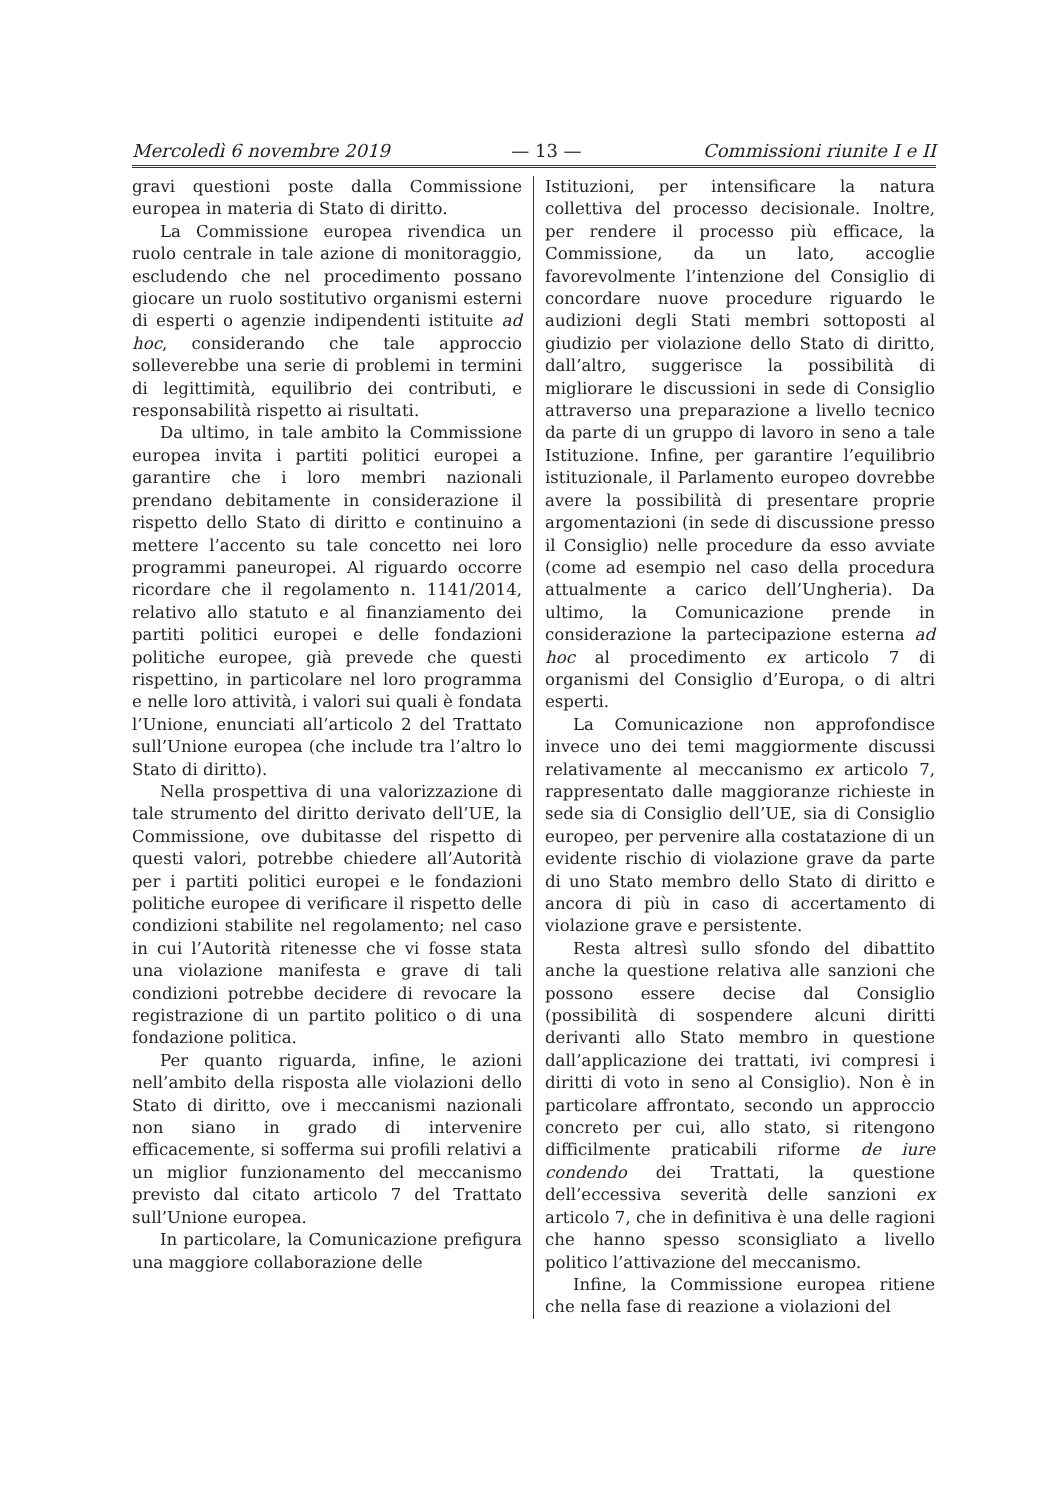Mercoledì 6 novembre 2019 — 13 — Commissioni riunite I e II
gravi questioni poste dalla Commissione europea in materia di Stato di diritto.
La Commissione europea rivendica un ruolo centrale in tale azione di monitoraggio, escludendo che nel procedimento possano giocare un ruolo sostitutivo organismi esterni di esperti o agenzie indipendenti istituite ad hoc, considerando che tale approccio solleverebbe una serie di problemi in termini di legittimità, equilibrio dei contributi, e responsabilità rispetto ai risultati.
Da ultimo, in tale ambito la Commissione europea invita i partiti politici europei a garantire che i loro membri nazionali prendano debitamente in considerazione il rispetto dello Stato di diritto e continuino a mettere l’accento su tale concetto nei loro programmi paneuropei. Al riguardo occorre ricordare che il regolamento n. 1141/2014, relativo allo statuto e al finanziamento dei partiti politici europei e delle fondazioni politiche europee, già prevede che questi rispettino, in particolare nel loro programma e nelle loro attività, i valori sui quali è fondata l’Unione, enunciati all’articolo 2 del Trattato sull’Unione europea (che include tra l’altro lo Stato di diritto).
Nella prospettiva di una valorizzazione di tale strumento del diritto derivato dell’UE, la Commissione, ove dubitasse del rispetto di questi valori, potrebbe chiedere all’Autorità per i partiti politici europei e le fondazioni politiche europee di verificare il rispetto delle condizioni stabilite nel regolamento; nel caso in cui l’Autorità ritenesse che vi fosse stata una violazione manifesta e grave di tali condizioni potrebbe decidere di revocare la registrazione di un partito politico o di una fondazione politica.
Per quanto riguarda, infine, le azioni nell’ambito della risposta alle violazioni dello Stato di diritto, ove i meccanismi nazionali non siano in grado di intervenire efficacemente, si sofferma sui profili relativi a un miglior funzionamento del meccanismo previsto dal citato articolo 7 del Trattato sull’Unione europea.
In particolare, la Comunicazione prefigura una maggiore collaborazione delle
Istituzioni, per intensificare la natura collettiva del processo decisionale. Inoltre, per rendere il processo più efficace, la Commissione, da un lato, accoglie favorevolmente l’intenzione del Consiglio di concordare nuove procedure riguardo le audizioni degli Stati membri sottoposti al giudizio per violazione dello Stato di diritto, dall’altro, suggerisce la possibilità di migliorare le discussioni in sede di Consiglio attraverso una preparazione a livello tecnico da parte di un gruppo di lavoro in seno a tale Istituzione. Infine, per garantire l’equilibrio istituzionale, il Parlamento europeo dovrebbe avere la possibilità di presentare proprie argomentazioni (in sede di discussione presso il Consiglio) nelle procedure da esso avviate (come ad esempio nel caso della procedura attualmente a carico dell’Ungheria). Da ultimo, la Comunicazione prende in considerazione la partecipazione esterna ad hoc al procedimento ex articolo 7 di organismi del Consiglio d’Europa, o di altri esperti.
La Comunicazione non approfondisce invece uno dei temi maggiormente discussi relativamente al meccanismo ex articolo 7, rappresentato dalle maggioranze richieste in sede sia di Consiglio dell’UE, sia di Consiglio europeo, per pervenire alla costatazione di un evidente rischio di violazione grave da parte di uno Stato membro dello Stato di diritto e ancora di più in caso di accertamento di violazione grave e persistente.
Resta altresì sullo sfondo del dibattito anche la questione relativa alle sanzioni che possono essere decise dal Consiglio (possibilità di sospendere alcuni diritti derivanti allo Stato membro in questione dall’applicazione dei trattati, ivi compresi i diritti di voto in seno al Consiglio). Non è in particolare affrontato, secondo un approccio concreto per cui, allo stato, si ritengono difficilmente praticabili riforme de iure condendo dei Trattati, la questione dell’eccessiva severità delle sanzioni ex articolo 7, che in definitiva è una delle ragioni che hanno spesso sconsigliato a livello politico l’attivazione del meccanismo.
Infine, la Commissione europea ritiene che nella fase di reazione a violazioni del